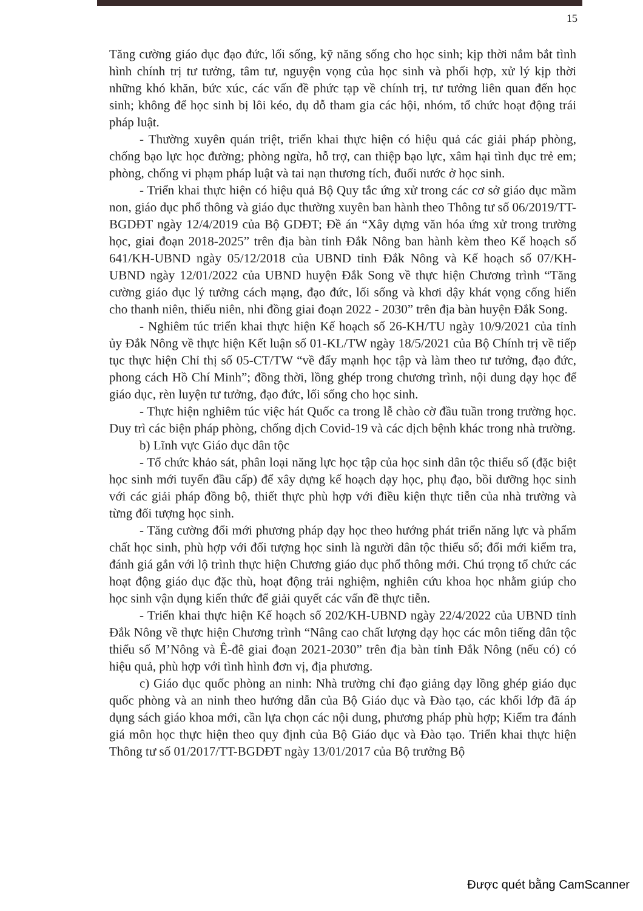15
Tăng cường giáo dục đạo đức, lối sống, kỹ năng sống cho học sinh; kịp thời nắm bắt tình hình chính trị tư tưởng, tâm tư, nguyện vọng của học sinh và phối hợp, xử lý kịp thời những khó khăn, bức xúc, các vấn đề phức tạp về chính trị, tư tưởng liên quan đến học sinh; không để học sinh bị lôi kéo, dụ dỗ tham gia các hội, nhóm, tổ chức hoạt động trái pháp luật.
- Thường xuyên quán triệt, triển khai thực hiện có hiệu quả các giải pháp phòng, chống bạo lực học đường; phòng ngừa, hỗ trợ, can thiệp bạo lực, xâm hại tình dục trẻ em; phòng, chống vi phạm pháp luật và tai nạn thương tích, đuối nước ở học sinh.
- Triển khai thực hiện có hiệu quả Bộ Quy tắc ứng xử trong các cơ sở giáo dục mầm non, giáo dục phổ thông và giáo dục thường xuyên ban hành theo Thông tư số 06/2019/TT-BGDĐT ngày 12/4/2019 của Bộ GDĐT; Đề án “Xây dựng văn hóa ứng xử trong trường học, giai đoạn 2018-2025” trên địa bàn tỉnh Đắk Nông ban hành kèm theo Kế hoạch số 641/KH-UBND ngày 05/12/2018 của UBND tỉnh Đắk Nông và Kế hoạch số 07/KH-UBND ngày 12/01/2022 của UBND huyện Đắk Song về thực hiện Chương trình “Tăng cường giáo dục lý tưởng cách mạng, đạo đức, lối sống và khơi dậy khát vọng cống hiến cho thanh niên, thiếu niên, nhi đồng giai đoạn 2022 - 2030” trên địa bàn huyện Đắk Song.
- Nghiêm túc triển khai thực hiện Kế hoạch số 26-KH/TU ngày 10/9/2021 của tỉnh ủy Đắk Nông về thực hiện Kết luận số 01-KL/TW ngày 18/5/2021 của Bộ Chính trị về tiếp tục thực hiện Chỉ thị số 05-CT/TW “về đẩy mạnh học tập và làm theo tư tưởng, đạo đức, phong cách Hồ Chí Minh”; đồng thời, lồng ghép trong chương trình, nội dung dạy học để giáo dục, rèn luyện tư tưởng, đạo đức, lối sống cho học sinh.
- Thực hiện nghiêm túc việc hát Quốc ca trong lễ chào cờ đầu tuần trong trường học. Duy trì các biện pháp phòng, chống dịch Covid-19 và các dịch bệnh khác trong nhà trường.
b) Lĩnh vực Giáo dục dân tộc
- Tổ chức khảo sát, phân loại năng lực học tập của học sinh dân tộc thiểu số (đặc biệt học sinh mới tuyển đầu cấp) để xây dựng kế hoạch dạy học, phụ đạo, bồi dưỡng học sinh với các giải pháp đồng bộ, thiết thực phù hợp với điều kiện thực tiễn của nhà trường và từng đối tượng học sinh.
- Tăng cường đổi mới phương pháp dạy học theo hướng phát triển năng lực và phẩm chất học sinh, phù hợp với đối tượng học sinh là người dân tộc thiểu số; đổi mới kiểm tra, đánh giá gắn với lộ trình thực hiện Chương giáo dục phổ thông mới. Chú trọng tổ chức các hoạt động giáo dục đặc thù, hoạt động trải nghiệm, nghiên cứu khoa học nhằm giúp cho học sinh vận dụng kiến thức để giải quyết các vấn đề thực tiễn.
- Triển khai thực hiện Kế hoạch số 202/KH-UBND ngày 22/4/2022 của UBND tỉnh Đắk Nông về thực hiện Chương trình “Nâng cao chất lượng dạy học các môn tiếng dân tộc thiểu số M’Nông và Ê-đê giai đoạn 2021-2030” trên địa bàn tỉnh Đắk Nông (nếu có) có hiệu quả, phù hợp với tình hình đơn vị, địa phương.
c) Giáo dục quốc phòng an ninh: Nhà trường chỉ đạo giảng dạy lồng ghép giáo dục quốc phòng và an ninh theo hướng dẫn của Bộ Giáo dục và Đào tạo, các khối lớp đã áp dụng sách giáo khoa mới, cần lựa chọn các nội dung, phương pháp phù hợp; Kiểm tra đánh giá môn học thực hiện theo quy định của Bộ Giáo dục và Đào tạo. Triển khai thực hiện Thông tư số 01/2017/TT-BGDĐT ngày 13/01/2017 của Bộ trưởng Bộ
Được quét bằng CamScanner